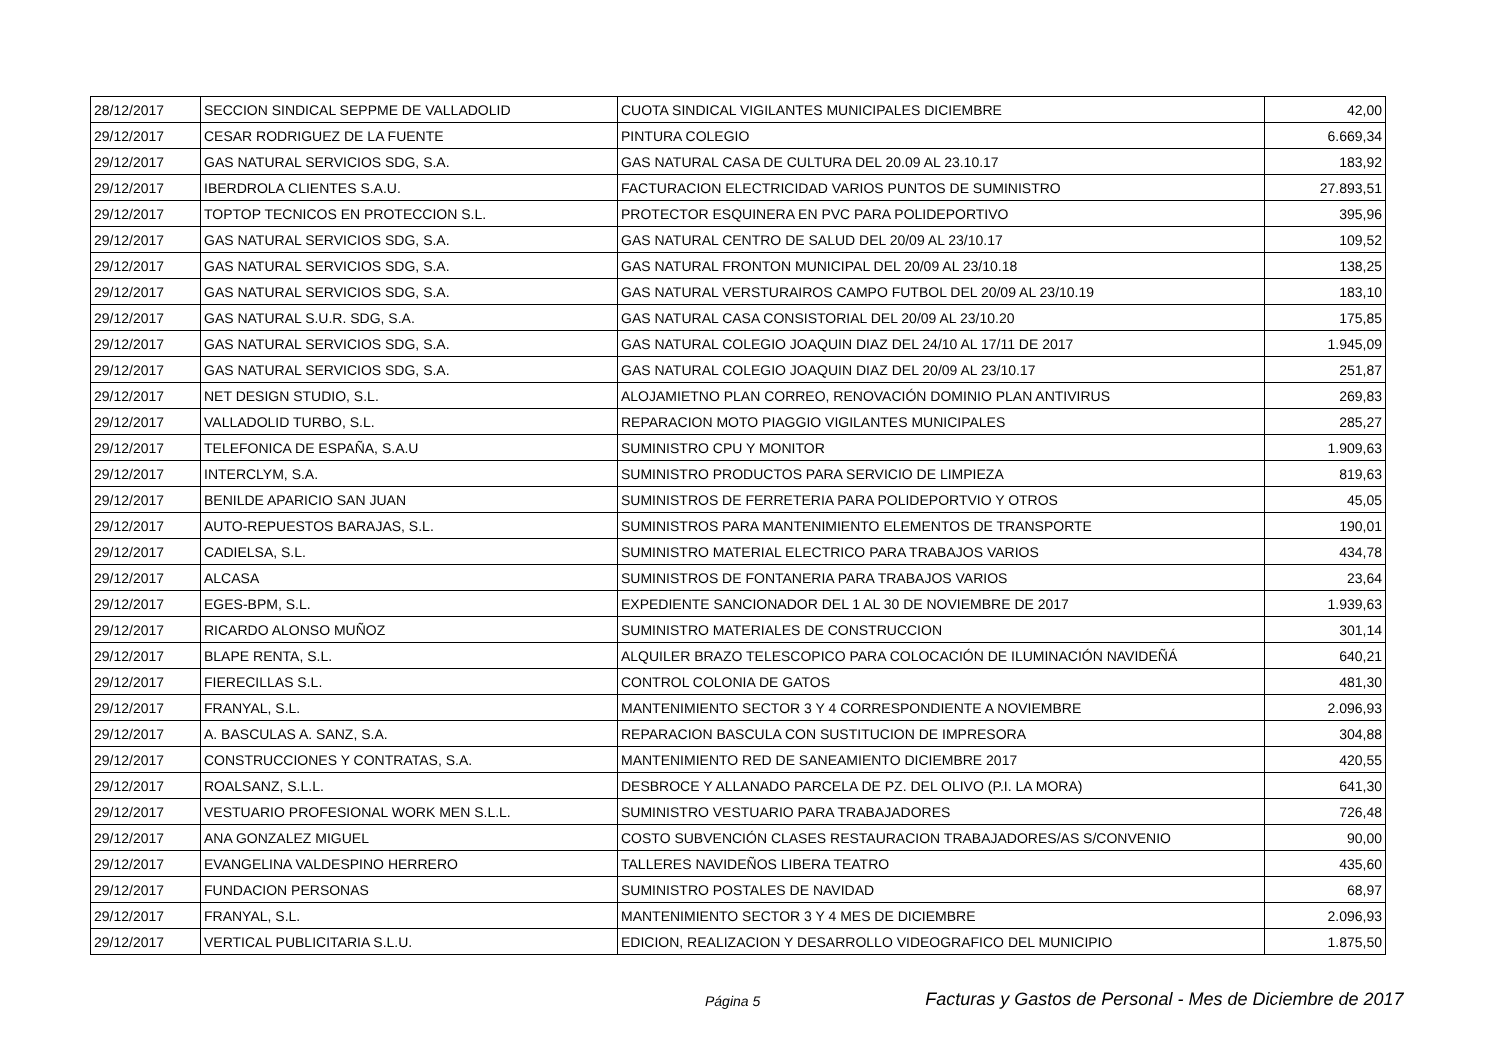| 28/12/2017 | SECCION SINDICAL SEPPME DE VALLADOLID | CUOTA SINDICAL VIGILANTES MUNICIPALES DICIEMBRE | 42,00 |
| 29/12/2017 | CESAR RODRIGUEZ DE LA FUENTE | PINTURA COLEGIO | 6.669,34 |
| 29/12/2017 | GAS NATURAL SERVICIOS SDG, S.A. | GAS NATURAL CASA DE CULTURA DEL 20.09 AL 23.10.17 | 183,92 |
| 29/12/2017 | IBERDROLA CLIENTES S.A.U. | FACTURACION ELECTRICIDAD VARIOS PUNTOS DE SUMINISTRO | 27.893,51 |
| 29/12/2017 | TOPTOP TECNICOS EN PROTECCION S.L. | PROTECTOR ESQUINERA EN PVC PARA POLIDEPORTIVO | 395,96 |
| 29/12/2017 | GAS NATURAL SERVICIOS SDG, S.A. | GAS NATURAL CENTRO DE SALUD DEL 20/09 AL 23/10.17 | 109,52 |
| 29/12/2017 | GAS NATURAL SERVICIOS SDG, S.A. | GAS NATURAL FRONTON MUNICIPAL DEL 20/09 AL 23/10.18 | 138,25 |
| 29/12/2017 | GAS NATURAL SERVICIOS SDG, S.A. | GAS NATURAL VERSTURAIROS CAMPO FUTBOL DEL 20/09 AL 23/10.19 | 183,10 |
| 29/12/2017 | GAS NATURAL S.U.R. SDG, S.A. | GAS NATURAL CASA CONSISTORIAL DEL 20/09 AL 23/10.20 | 175,85 |
| 29/12/2017 | GAS NATURAL SERVICIOS SDG, S.A. | GAS NATURAL COLEGIO JOAQUIN DIAZ DEL 24/10 AL 17/11 DE 2017 | 1.945,09 |
| 29/12/2017 | GAS NATURAL SERVICIOS SDG, S.A. | GAS NATURAL COLEGIO JOAQUIN DIAZ DEL 20/09 AL 23/10.17 | 251,87 |
| 29/12/2017 | NET DESIGN STUDIO, S.L. | ALOJAMIETNO PLAN CORREO, RENOVACIÓN DOMINIO PLAN ANTIVIRUS | 269,83 |
| 29/12/2017 | VALLADOLID TURBO, S.L. | REPARACION MOTO PIAGGIO VIGILANTES MUNICIPALES | 285,27 |
| 29/12/2017 | TELEFONICA DE ESPAÑA, S.A.U | SUMINISTRO CPU Y MONITOR | 1.909,63 |
| 29/12/2017 | INTERCLYM, S.A. | SUMINISTRO PRODUCTOS PARA SERVICIO DE LIMPIEZA | 819,63 |
| 29/12/2017 | BENILDE APARICIO SAN JUAN | SUMINISTROS DE FERRETERIA PARA POLIDEPORTVIO Y OTROS | 45,05 |
| 29/12/2017 | AUTO-REPUESTOS BARAJAS, S.L. | SUMINISTROS PARA MANTENIMIENTO ELEMENTOS DE TRANSPORTE | 190,01 |
| 29/12/2017 | CADIELSA, S.L. | SUMINISTRO MATERIAL ELECTRICO PARA TRABAJOS VARIOS | 434,78 |
| 29/12/2017 | ALCASA | SUMINISTROS DE FONTANERIA PARA TRABAJOS VARIOS | 23,64 |
| 29/12/2017 | EGES-BPM, S.L. | EXPEDIENTE SANCIONADOR DEL 1 AL 30 DE NOVIEMBRE DE 2017 | 1.939,63 |
| 29/12/2017 | RICARDO ALONSO MUÑOZ | SUMINISTRO MATERIALES DE CONSTRUCCION | 301,14 |
| 29/12/2017 | BLAPE RENTA, S.L. | ALQUILER BRAZO TELESCOPICO PARA COLOCACIÓN DE ILUMINACIÓN NAVIDEÑÁ | 640,21 |
| 29/12/2017 | FIERECILLAS S.L. | CONTROL COLONIA DE GATOS | 481,30 |
| 29/12/2017 | FRANYAL, S.L. | MANTENIMIENTO SECTOR 3 Y 4 CORRESPONDIENTE A NOVIEMBRE | 2.096,93 |
| 29/12/2017 | A. BASCULAS A. SANZ, S.A. | REPARACION BASCULA CON SUSTITUCION DE IMPRESORA | 304,88 |
| 29/12/2017 | CONSTRUCCIONES Y CONTRATAS, S.A. | MANTENIMIENTO RED DE SANEAMIENTO DICIEMBRE 2017 | 420,55 |
| 29/12/2017 | ROALSANZ, S.L.L. | DESBROCE Y ALLANADO PARCELA DE PZ. DEL OLIVO (P.I. LA MORA) | 641,30 |
| 29/12/2017 | VESTUARIO PROFESIONAL WORK MEN S.L.L. | SUMINISTRO VESTUARIO PARA TRABAJADORES | 726,48 |
| 29/12/2017 | ANA GONZALEZ MIGUEL | COSTO SUBVENCIÓN CLASES RESTAURACION TRABAJADORES/AS S/CONVENIO | 90,00 |
| 29/12/2017 | EVANGELINA VALDESPINO HERRERO | TALLERES NAVIDEÑOS LIBERA TEATRO | 435,60 |
| 29/12/2017 | FUNDACION PERSONAS | SUMINISTRO POSTALES DE NAVIDAD | 68,97 |
| 29/12/2017 | FRANYAL, S.L. | MANTENIMIENTO SECTOR 3 Y 4 MES DE DICIEMBRE | 2.096,93 |
| 29/12/2017 | VERTICAL PUBLICITARIA S.L.U. | EDICION, REALIZACION Y DESARROLLO VIDEOGRAFICO DEL MUNICIPIO | 1.875,50 |
Página 5 Facturas y Gastos de Personal - Mes de Diciembre de 2017